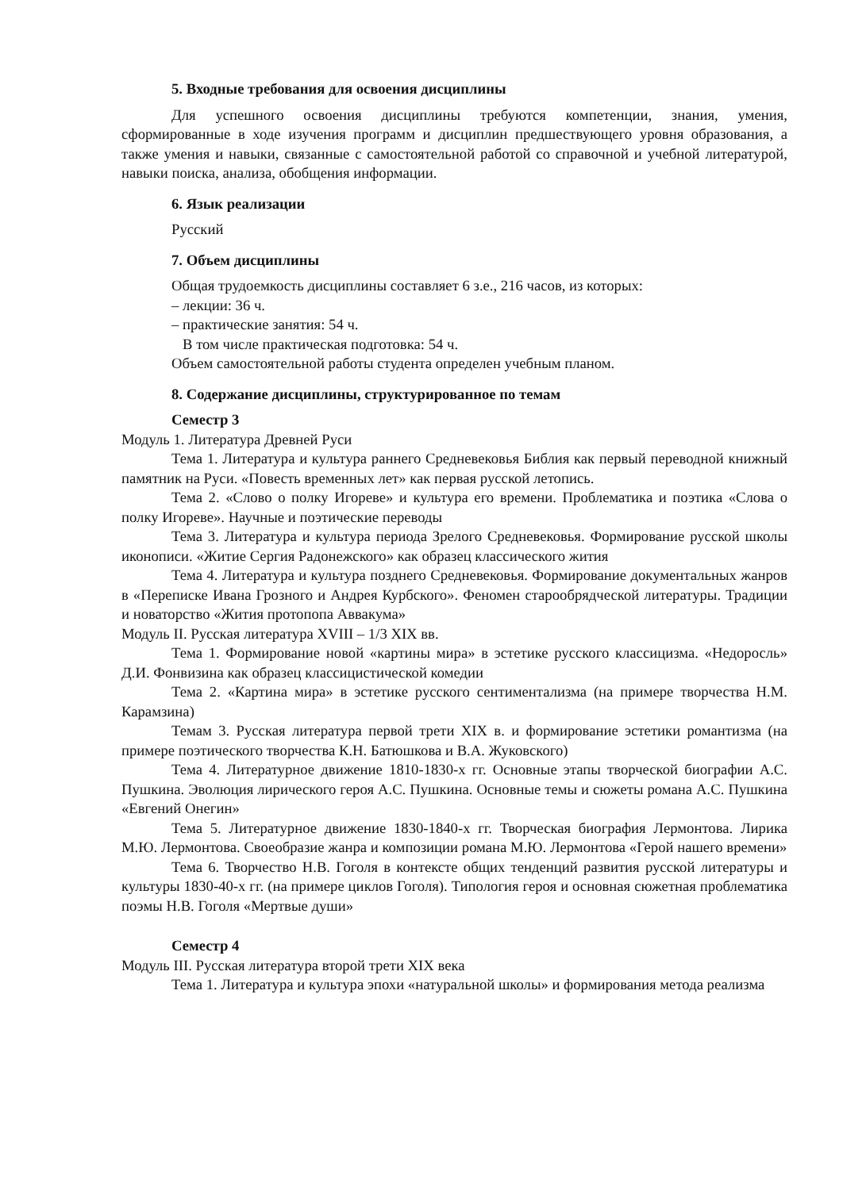5. Входные требования для освоения дисциплины
Для успешного освоения дисциплины требуются компетенции, знания, умения, сформированные в ходе изучения программ и дисциплин предшествующего уровня образования, а также умения и навыки, связанные с самостоятельной работой со справочной и учебной литературой, навыки поиска, анализа, обобщения информации.
6. Язык реализации
Русский
7. Объем дисциплины
Общая трудоемкость дисциплины составляет 6 з.е., 216 часов, из которых:
– лекции: 36 ч.
– практические занятия: 54 ч.
В том числе практическая подготовка: 54 ч.
Объем самостоятельной работы студента определен учебным планом.
8. Содержание дисциплины, структурированное по темам
Семестр 3
Модуль 1. Литература Древней Руси
Тема 1. Литература и культура раннего Средневековья Библия как первый переводной книжный памятник на Руси. «Повесть временных лет» как первая русской летопись.
Тема 2. «Слово о полку Игореве» и культура его времени. Проблематика и поэтика «Слова о полку Игореве». Научные и поэтические переводы
Тема 3. Литература и культура периода Зрелого Средневековья. Формирование русской школы иконописи. «Житие Сергия Радонежского» как образец классического жития
Тема 4. Литература и культура позднего Средневековья. Формирование документальных жанров в «Переписке Ивана Грозного и Андрея Курбского». Феномен старообрядческой литературы. Традиции и новаторство «Жития протопопа Аввакума»
Модуль II. Русская литература XVIII – 1/3 XIX вв.
Тема 1. Формирование новой «картины мира» в эстетике русского классицизма. «Недоросль» Д.И. Фонвизина как образец классицистической комедии
Тема 2. «Картина мира» в эстетике русского сентиментализма (на примере творчества Н.М. Карамзина)
Темам 3. Русская литература первой трети XIX в. и формирование эстетики романтизма (на примере поэтического творчества К.Н. Батюшкова и В.А. Жуковского)
Тема 4. Литературное движение 1810-1830-х гг. Основные этапы творческой биографии А.С. Пушкина. Эволюция лирического героя А.С. Пушкина. Основные темы и сюжеты романа А.С. Пушкина «Евгений Онегин»
Тема 5. Литературное движение 1830-1840-х гг. Творческая биография Лермонтова. Лирика М.Ю. Лермонтова. Своеобразие жанра и композиции романа М.Ю. Лермонтова «Герой нашего времени»
Тема 6. Творчество Н.В. Гоголя в контексте общих тенденций развития русской литературы и культуры 1830-40-х гг. (на примере циклов Гоголя). Типология героя и основная сюжетная проблематика поэмы Н.В. Гоголя «Мертвые души»
Семестр 4
Модуль III. Русская литература второй трети XIX века
Тема 1. Литература и культура эпохи «натуральной школы» и формирования метода реализма